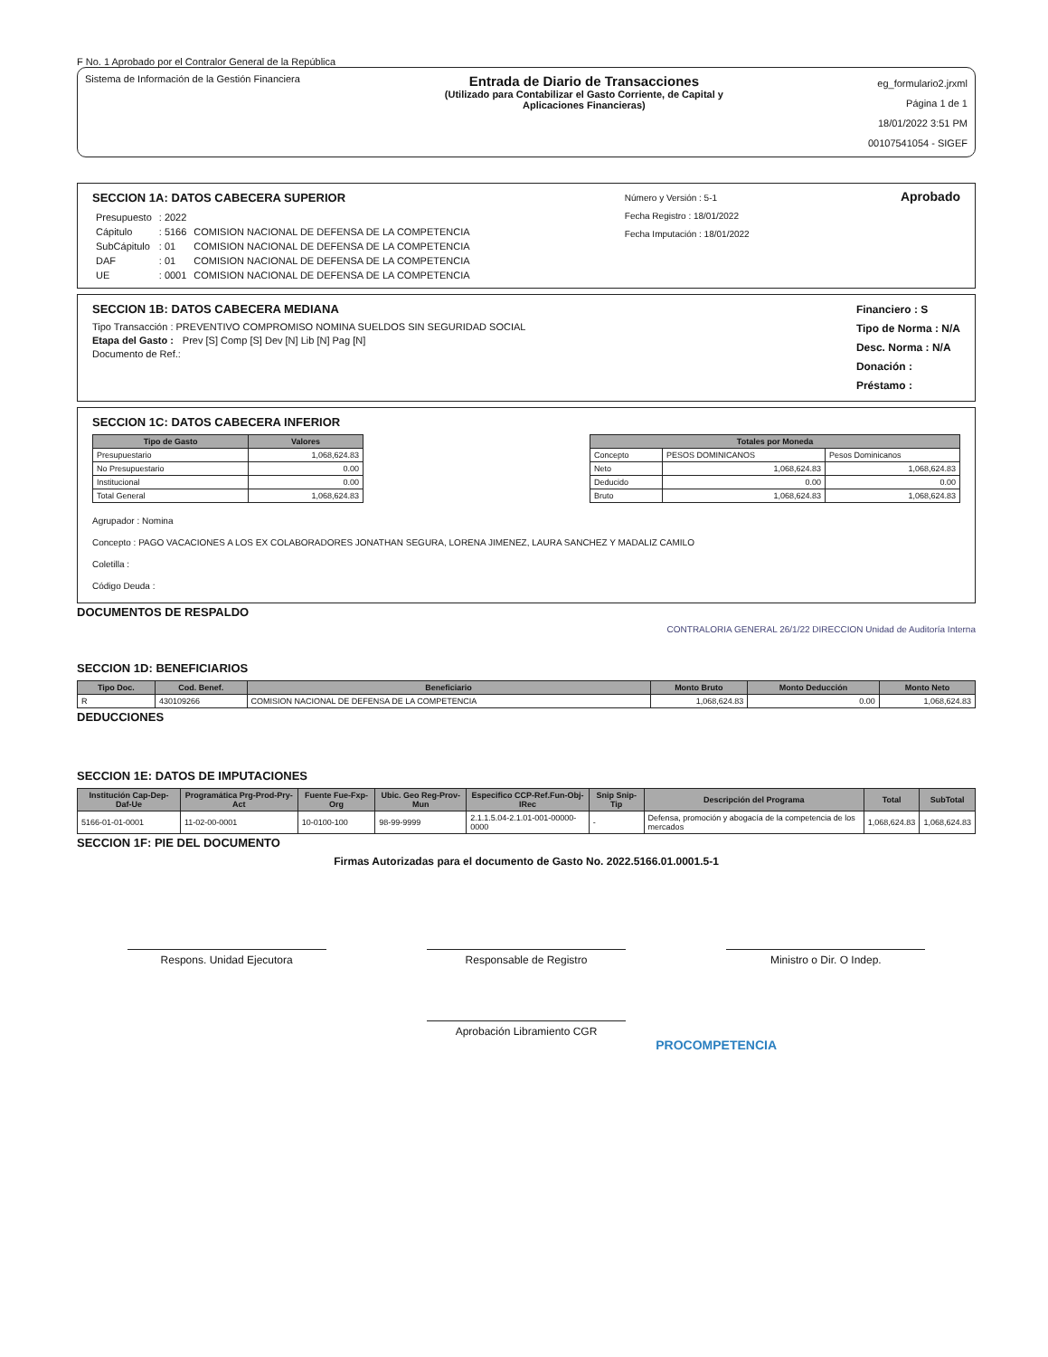F No. 1 Aprobado por el Contralor General de la República
Sistema de Información de la Gestión Financiera
Entrada de Diario de Transacciones
(Utilizado para Contabilizar el Gasto Corriente, de Capital y
Aplicaciones Financieras)
eg_formulario2.jrxml
Página 1 de 1
18/01/2022 3:51 PM
00107541054 - SIGEF
SECCION 1A: DATOS CABECERA SUPERIOR
| Presupuesto | : 2022 | |
| Cápitulo | : 5166 | COMISION NACIONAL DE DEFENSA DE LA COMPETENCIA |
| SubCápitulo | : 01 | COMISION NACIONAL DE DEFENSA DE LA COMPETENCIA |
| DAF | : 01 | COMISION NACIONAL DE DEFENSA DE LA COMPETENCIA |
| UE | : 0001 | COMISION NACIONAL DE DEFENSA DE LA COMPETENCIA |
Número y Versión : 5-1
Fecha Registro : 18/01/2022
Fecha Imputación : 18/01/2022
Aprobado
SECCION 1B: DATOS CABECERA MEDIANA
Tipo Transacción : PREVENTIVO COMPROMISO NOMINA SUELDOS SIN SEGURIDAD SOCIAL
Etapa del Gasto : Prev [S] Comp [S] Dev [N] Lib [N] Pag [N]
Documento de Ref.:
Financiero : S
Tipo de Norma : N/A
Desc. Norma : N/A
Donación :
Préstamo :
SECCION 1C: DATOS CABECERA INFERIOR
| Tipo de Gasto | Valores |
| --- | --- |
| Presupuestario | 1,068,624.83 |
| No Presupuestario | 0.00 |
| Institucional | 0.00 |
| Total General | 1,068,624.83 |
| Totales por Moneda | | |
| --- | --- | --- |
| Concepto | PESOS DOMINICANOS | Pesos Dominicanos |
| Neto | 1,068,624.83 | 1,068,624.83 |
| Deducido | 0.00 | 0.00 |
| Bruto | 1,068,624.83 | 1,068,624.83 |
Agrupador : Nomina
Concepto : PAGO VACACIONES A LOS EX COLABORADORES JONATHAN SEGURA, LORENA JIMENEZ, LAURA SANCHEZ Y MADALIZ CAMILO
Coletilla :
Código Deuda :
DOCUMENTOS DE RESPALDO
CONTRALORIA GENERAL 26/1/22 DIRECCION Unidad de Auditoría Interna
SECCION 1D: BENEFICIARIOS
| Tipo Doc. | Cod. Benef. | Beneficiario | Monto Bruto | Monto Deducción | Monto Neto |
| --- | --- | --- | --- | --- | --- |
| R | 430109266 | COMISION NACIONAL DE DEFENSA DE LA COMPETENCIA | 1,068,624.83 | 0.00 | 1,068,624.83 |
DEDUCCIONES
SECCION 1E: DATOS DE IMPUTACIONES
| Institución Cap-Dep-Daf-Ue | Programática Prg-Prod-Pry-Act | Fuente Fue-Fxp-Org | Ubic. Geo Reg-Prov-Mun | Especifico CCP-Ref.Fun-Obj-IRec | Snip Snip-Tip | Descripción del Programa | Total | SubTotal |
| --- | --- | --- | --- | --- | --- | --- | --- | --- |
| 5166-01-01-0001 | 11-02-00-0001 | 10-0100-100 | 98-99-9999 | 2.1.1.5.04-2.1.01-001-00000-0000 | - | Defensa, promoción y abogacía de la competencia de los mercados | 1,068,624.83 | 1,068,624.83 |
SECCION 1F: PIE DEL DOCUMENTO
Firmas Autorizadas para el documento de Gasto No. 2022.5166.01.0001.5-1
Respons. Unidad Ejecutora Responsable de Registro Ministro o Dir. O Indep.
Aprobación Libramiento CGR
PROCOMPETENCIA